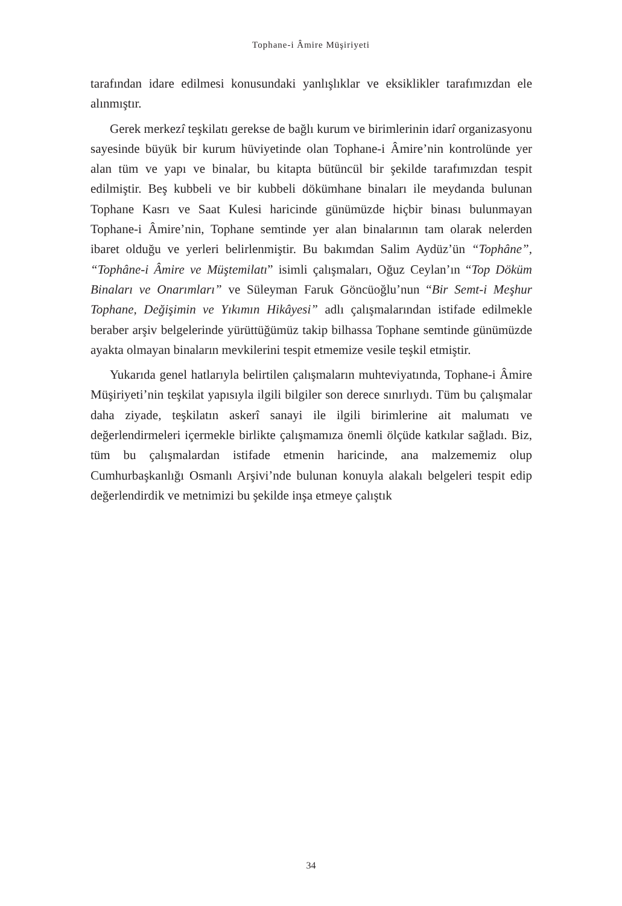Tophane-i Âmire Müşiriyeti
tarafından idare edilmesi konusundaki yanlışlıklar ve eksiklikler tarafımızdan ele alınmıştır.
Gerek merkezî teşkilatı gerekse de bağlı kurum ve birimlerinin idarî organizasyonu sayesinde büyük bir kurum hüviyetinde olan Tophane-i Âmire’nin kontrolünde yer alan tüm ve yapı ve binalar, bu kitapta bütüncül bir şekilde tarafımızdan tespit edilmiştir. Beş kubbeli ve bir kubbeli dökümhane binaları ile meydanda bulunan Tophane Kasrı ve Saat Kulesi haricinde günümüzde hiçbir binası bulunmayan Tophane-i Âmire’nin, Tophane semtinde yer alan binalarının tam olarak nelerden ibaret olduğu ve yerleri belirlenmiştir. Bu bakımdan Salim Aydüz’ün “Tophâne”, “Tophâne-i Âmire ve Müştemilatı” isimli çalışmaları, Oğuz Ceylan’ın “Top Döküm Binaları ve Onarımları” ve Süleyman Faruk Göncüoğlu’nun “Bir Semt-i Meşhur Tophane, Değişimin ve Yıkımın Hikâyesi” adlı çalışmalarından istifade edilmekle beraber arşiv belgelerinde yürüttüğümüz takip bilhassa Tophane semtinde günümüzde ayakta olmayan binaların mevkilerini tespit etmemize vesile teşkil etmiştir.
Yukarıda genel hatlarıyla belirtilen çalışmaların muhteviyatında, Tophane-i Âmire Müşiriyeti’nin teşkilat yapısıyla ilgili bilgiler son derece sınırlıydı. Tüm bu çalışmalar daha ziyade, teşkilatın askerî sanayi ile ilgili birimlerine ait malumatı ve değerlendirmeleri içermekle birlikte çalışmamıza önemli ölçüde katkılar sağladı. Biz, tüm bu çalışmalardan istifade etmenin haricinde, ana malzememiz olup Cumhurbaşkanlığı Osmanlı Arşivi’nde bulunan konuyla alakalı belgeleri tespit edip değerlendirdik ve metnimizi bu şekilde inşa etmeye çalıştık
34